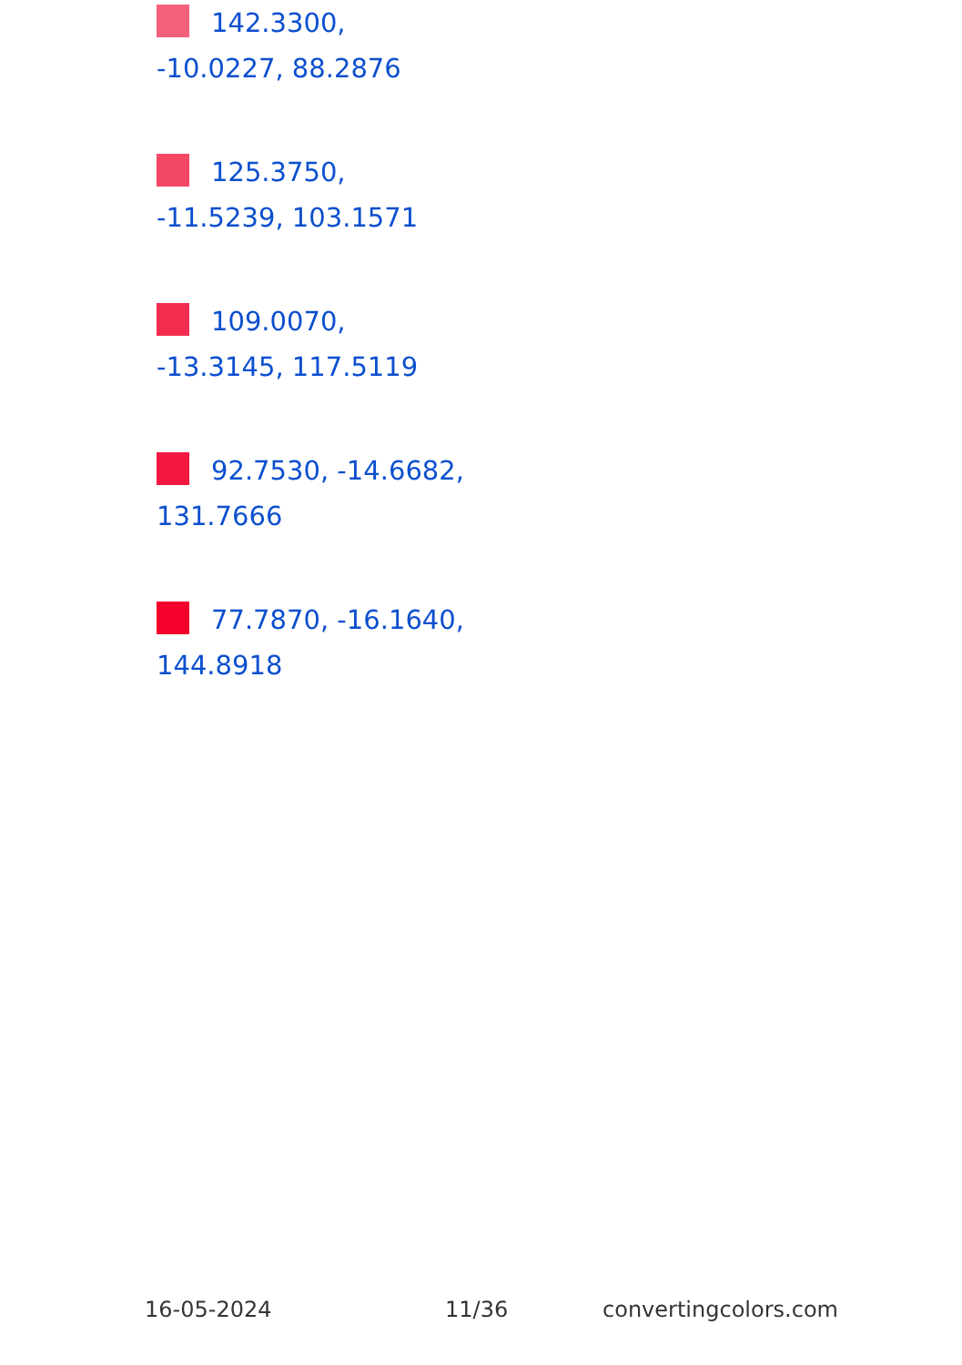142.3300, -10.0227, 88.2876
125.3750, -11.5239, 103.1571
109.0070, -13.3145, 117.5119
92.7530, -14.6682, 131.7666
77.7870, -16.1640, 144.8918
16-05-2024 11/36 convertingcolors.com